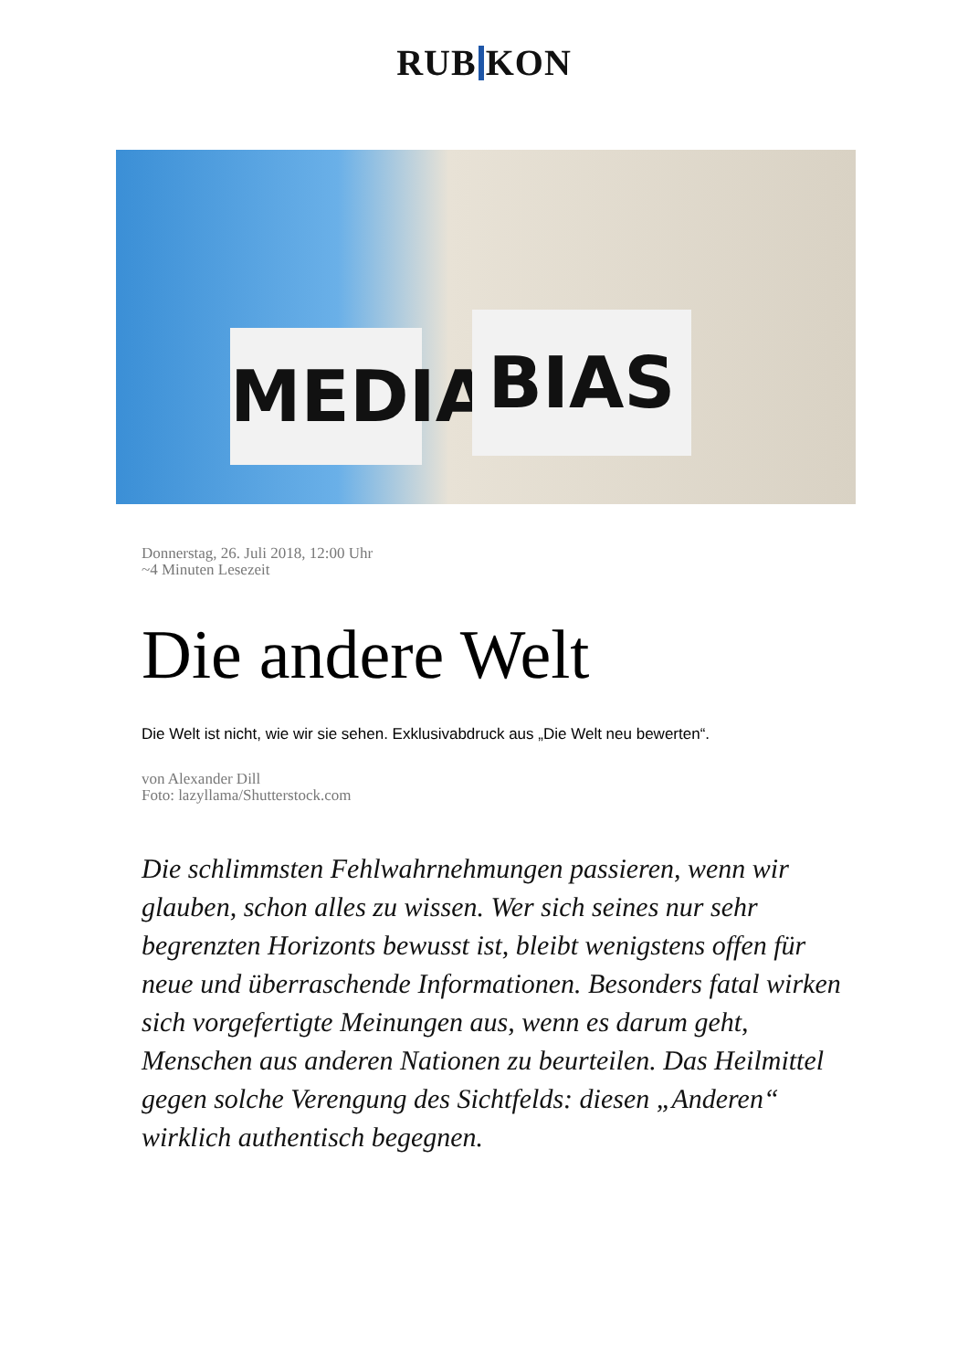RUB KON
MEDIA
BIAS
Donnerstag, 26. Juli 2018, 12:00 Uhr
~4 Minuten Lesezeit
Die andere Welt
Die Welt ist nicht, wie wir sie sehen. Exklusivabdruck aus „Die Welt neu bewerten“.
von Alexander Dill
Foto: lazyllama/Shutterstock.com
Die schlimmsten Fehlwahrnehmungen passieren, wenn wir glauben, schon alles zu wissen. Wer sich seines nur sehr begrenzten Horizonts bewusst ist, bleibt wenigstens offen für neue und überraschende Informationen. Besonders fatal wirken sich vorgefertigte Meinungen aus, wenn es darum geht, Menschen aus anderen Nationen zu beurteilen. Das Heilmittel gegen solche Verengung des Sichtfelds: diesen „Anderen“ wirklich authentisch begegnen.